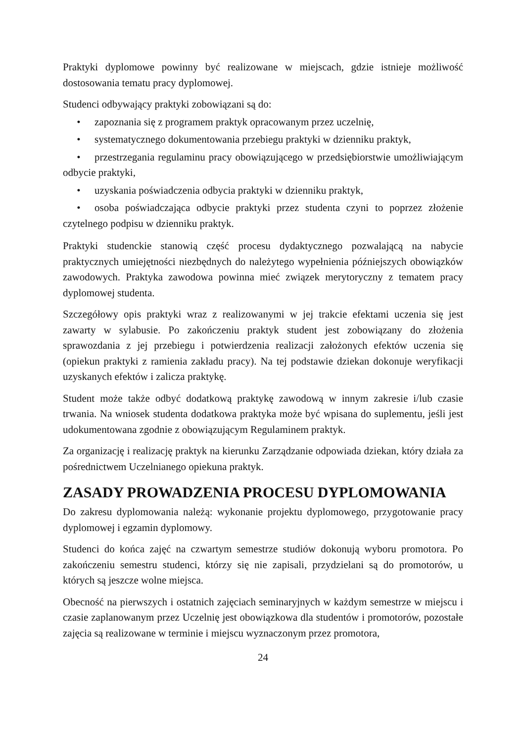Praktyki dyplomowe powinny być realizowane w miejscach, gdzie istnieje możliwość dostosowania tematu pracy dyplomowej.
Studenci odbywający praktyki zobowiązani są do:
• zapoznania się z programem praktyk opracowanym przez uczelnię,
• systematycznego dokumentowania przebiegu praktyki w dzienniku praktyk,
• przestrzegania regulaminu pracy obowiązującego w przedsiębiorstwie umożliwiającym odbycie praktyki,
• uzyskania poświadczenia odbycia praktyki w dzienniku praktyk,
• osoba poświadczająca odbycie praktyki przez studenta czyni to poprzez złożenie czytelnego podpisu w dzienniku praktyk.
Praktyki studenckie stanowią część procesu dydaktycznego pozwalającą na nabycie praktycznych umiejętności niezbędnych do należytego wypełnienia późniejszych obowiązków zawodowych. Praktyka zawodowa powinna mieć związek merytoryczny z tematem pracy dyplomowej studenta.
Szczegółowy opis praktyki wraz z realizowanymi w jej trakcie efektami uczenia się jest zawarty w sylabusie. Po zakończeniu praktyk student jest zobowiązany do złożenia sprawozdania z jej przebiegu i potwierdzenia realizacji założonych efektów uczenia się (opiekun praktyki z ramienia zakładu pracy). Na tej podstawie dziekan dokonuje weryfikacji uzyskanych efektów i zalicza praktykę.
Student może także odbyć dodatkową praktykę zawodową w innym zakresie i/lub czasie trwania. Na wniosek studenta dodatkowa praktyka może być wpisana do suplementu, jeśli jest udokumentowana zgodnie z obowiązującym Regulaminem praktyk.
Za organizację i realizację praktyk na kierunku Zarządzanie odpowiada dziekan, który działa za pośrednictwem Uczelnianego opiekuna praktyk.
ZASADY PROWADZENIA PROCESU DYPLOMOWANIA
Do zakresu dyplomowania należą: wykonanie projektu dyplomowego, przygotowanie pracy dyplomowej i egzamin dyplomowy.
Studenci do końca zajęć na czwartym semestrze studiów dokonują wyboru promotora. Po zakończeniu semestru studenci, którzy się nie zapisali, przydzielani są do promotorów, u których są jeszcze wolne miejsca.
Obecność na pierwszych i ostatnich zajęciach seminaryjnych w każdym semestrze w miejscu i czasie zaplanowanym przez Uczelnię jest obowiązkowa dla studentów i promotorów, pozostałe zajęcia są realizowane w terminie i miejscu wyznaczonym przez promotora,
24